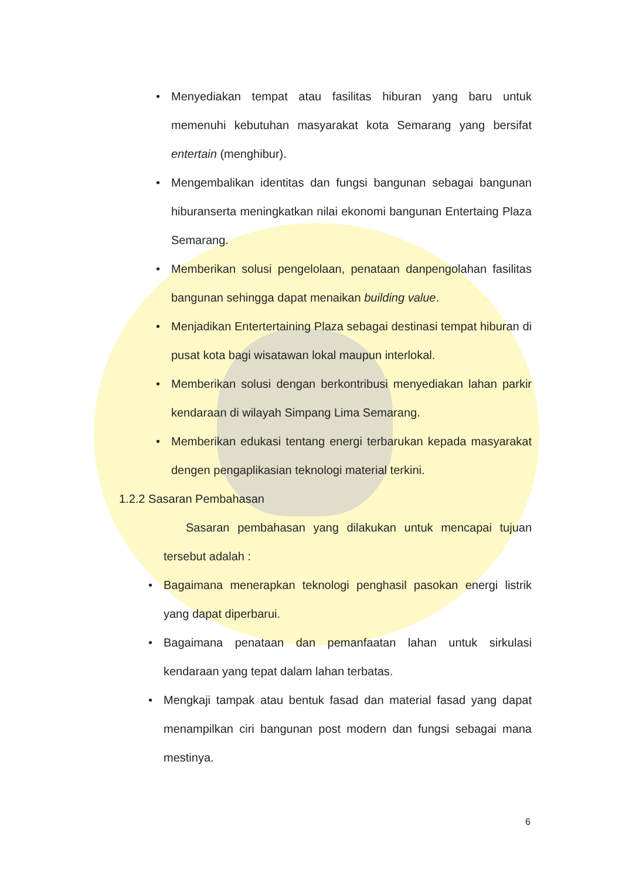• Menyediakan tempat atau fasilitas hiburan yang baru untuk memenuhi kebutuhan masyarakat kota Semarang yang bersifat entertain (menghibur).
• Mengembalikan identitas dan fungsi bangunan sebagai bangunan hiburanserta meningkatkan nilai ekonomi bangunan Entertaing Plaza Semarang.
• Memberikan solusi pengelolaan, penataan danpengolahan fasilitas bangunan sehingga dapat menaikan building value.
• Menjadikan Entertertaining Plaza sebagai destinasi tempat hiburan di pusat kota bagi wisatawan lokal maupun interlokal.
• Memberikan solusi dengan berkontribusi menyediakan lahan parkir kendaraan di wilayah Simpang Lima Semarang.
• Memberikan edukasi tentang energi terbarukan kepada masyarakat dengen pengaplikasian teknologi material terkini.
1.2.2 Sasaran Pembahasan
Sasaran pembahasan yang dilakukan untuk mencapai tujuan tersebut adalah :
• Bagaimana menerapkan teknologi penghasil pasokan energi listrik yang dapat diperbarui.
• Bagaimana penataan dan pemanfaatan lahan untuk sirkulasi kendaraan yang tepat dalam lahan terbatas.
• Mengkaji tampak atau bentuk fasad dan material fasad yang dapat menampilkan ciri bangunan post modern dan fungsi sebagai mana mestinya.
6